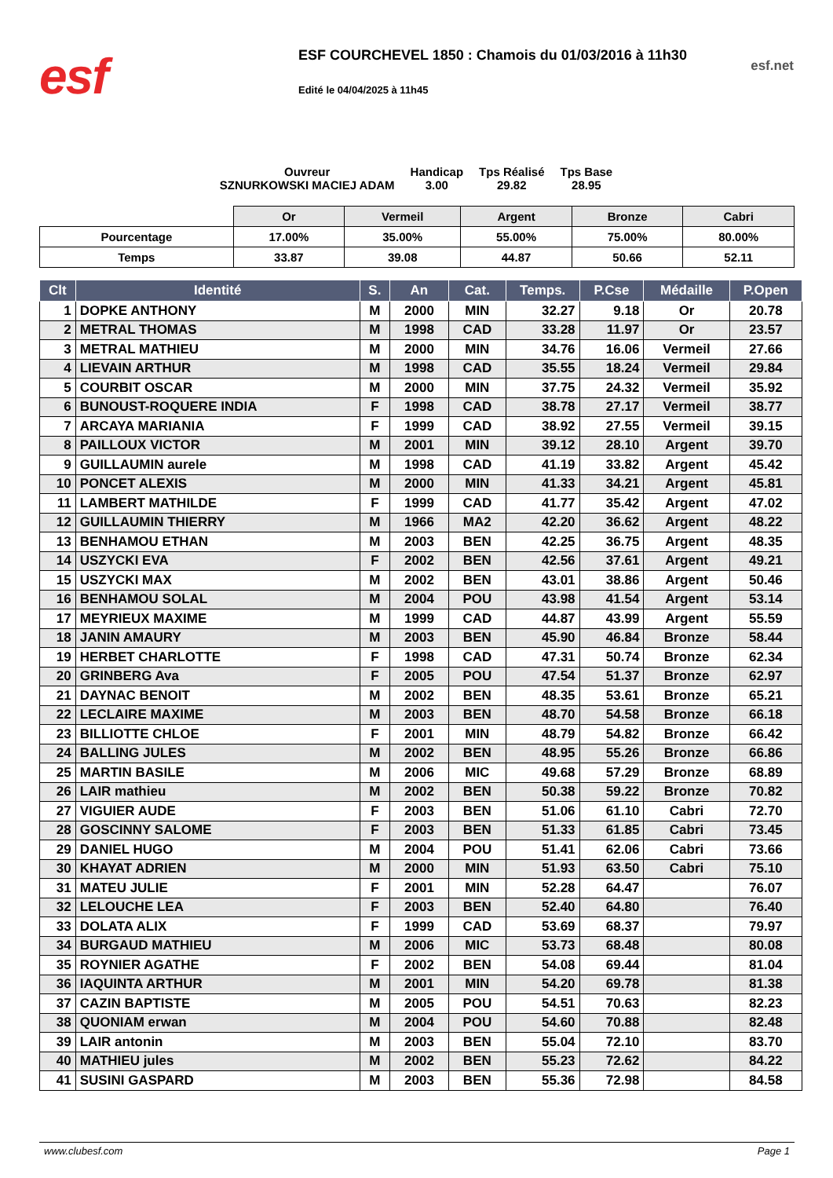esf
ESF COURCHEVEL 1850 : Chamois du 01/03/2016 à 11h30
Edité le 04/04/2025 à 11h45
esf.net
Ouvreur
SZNURKOWSKI MACIEJ ADAM
Handicap
3.00
Tps Réalisé
29.82
Tps Base
28.95
| | Or | Vermeil | Argent | Bronze | Cabri |
| Pourcentage | 17.00% | 35.00% | 55.00% | 75.00% | 80.00% |
| Temps | 33.87 | 39.08 | 44.87 | 50.66 | 52.11 |
| Clt | Identité | S. | An | Cat. | Temps. | P.Cse | Médaille | P.Open |
| --- | --- | --- | --- | --- | --- | --- | --- | --- |
| 1 | DOPKE ANTHONY | M | 2000 | MIN | 32.27 | 9.18 | Or | 20.78 |
| 2 | METRAL THOMAS | M | 1998 | CAD | 33.28 | 11.97 | Or | 23.57 |
| 3 | METRAL MATHIEU | M | 2000 | MIN | 34.76 | 16.06 | Vermeil | 27.66 |
| 4 | LIEVAIN ARTHUR | M | 1998 | CAD | 35.55 | 18.24 | Vermeil | 29.84 |
| 5 | COURBIT OSCAR | M | 2000 | MIN | 37.75 | 24.32 | Vermeil | 35.92 |
| 6 | BUNOUST-ROQUERE INDIA | F | 1998 | CAD | 38.78 | 27.17 | Vermeil | 38.77 |
| 7 | ARCAYA MARIANIA | F | 1999 | CAD | 38.92 | 27.55 | Vermeil | 39.15 |
| 8 | PAILLOUX VICTOR | M | 2001 | MIN | 39.12 | 28.10 | Argent | 39.70 |
| 9 | GUILLAUMIN aurele | M | 1998 | CAD | 41.19 | 33.82 | Argent | 45.42 |
| 10 | PONCET ALEXIS | M | 2000 | MIN | 41.33 | 34.21 | Argent | 45.81 |
| 11 | LAMBERT MATHILDE | F | 1999 | CAD | 41.77 | 35.42 | Argent | 47.02 |
| 12 | GUILLAUMIN THIERRY | M | 1966 | MA2 | 42.20 | 36.62 | Argent | 48.22 |
| 13 | BENHAMOU ETHAN | M | 2003 | BEN | 42.25 | 36.75 | Argent | 48.35 |
| 14 | USZYCKI EVA | F | 2002 | BEN | 42.56 | 37.61 | Argent | 49.21 |
| 15 | USZYCKI MAX | M | 2002 | BEN | 43.01 | 38.86 | Argent | 50.46 |
| 16 | BENHAMOU SOLAL | M | 2004 | POU | 43.98 | 41.54 | Argent | 53.14 |
| 17 | MEYRIEUX MAXIME | M | 1999 | CAD | 44.87 | 43.99 | Argent | 55.59 |
| 18 | JANIN AMAURY | M | 2003 | BEN | 45.90 | 46.84 | Bronze | 58.44 |
| 19 | HERBET CHARLOTTE | F | 1998 | CAD | 47.31 | 50.74 | Bronze | 62.34 |
| 20 | GRINBERG Ava | F | 2005 | POU | 47.54 | 51.37 | Bronze | 62.97 |
| 21 | DAYNAC BENOIT | M | 2002 | BEN | 48.35 | 53.61 | Bronze | 65.21 |
| 22 | LECLAIRE MAXIME | M | 2003 | BEN | 48.70 | 54.58 | Bronze | 66.18 |
| 23 | BILLIOTTE CHLOE | F | 2001 | MIN | 48.79 | 54.82 | Bronze | 66.42 |
| 24 | BALLING JULES | M | 2002 | BEN | 48.95 | 55.26 | Bronze | 66.86 |
| 25 | MARTIN BASILE | M | 2006 | MIC | 49.68 | 57.29 | Bronze | 68.89 |
| 26 | LAIR mathieu | M | 2002 | BEN | 50.38 | 59.22 | Bronze | 70.82 |
| 27 | VIGUIER AUDE | F | 2003 | BEN | 51.06 | 61.10 | Cabri | 72.70 |
| 28 | GOSCINNY SALOME | F | 2003 | BEN | 51.33 | 61.85 | Cabri | 73.45 |
| 29 | DANIEL HUGO | M | 2004 | POU | 51.41 | 62.06 | Cabri | 73.66 |
| 30 | KHAYAT ADRIEN | M | 2000 | MIN | 51.93 | 63.50 | Cabri | 75.10 |
| 31 | MATEU JULIE | F | 2001 | MIN | 52.28 | 64.47 | | 76.07 |
| 32 | LELOUCHE LEA | F | 2003 | BEN | 52.40 | 64.80 | | 76.40 |
| 33 | DOLATA ALIX | F | 1999 | CAD | 53.69 | 68.37 | | 79.97 |
| 34 | BURGAUD MATHIEU | M | 2006 | MIC | 53.73 | 68.48 | | 80.08 |
| 35 | ROYNIER AGATHE | F | 2002 | BEN | 54.08 | 69.44 | | 81.04 |
| 36 | IAQUINTA ARTHUR | M | 2001 | MIN | 54.20 | 69.78 | | 81.38 |
| 37 | CAZIN BAPTISTE | M | 2005 | POU | 54.51 | 70.63 | | 82.23 |
| 38 | QUONIAM erwan | M | 2004 | POU | 54.60 | 70.88 | | 82.48 |
| 39 | LAIR antonin | M | 2003 | BEN | 55.04 | 72.10 | | 83.70 |
| 40 | MATHIEU jules | M | 2002 | BEN | 55.23 | 72.62 | | 84.22 |
| 41 | SUSINI GASPARD | M | 2003 | BEN | 55.36 | 72.98 | | 84.58 |
www.clubesf.com Page 1